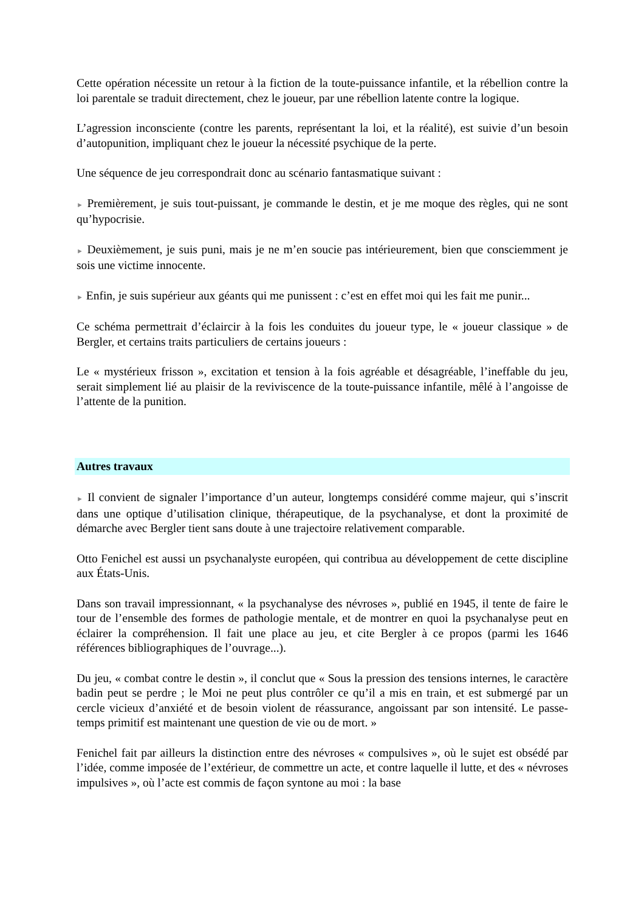Cette opération nécessite un retour à la fiction de la toute-puissance infantile, et la rébellion contre la loi parentale se traduit directement, chez le joueur, par une rébellion latente contre la logique.
L’agression inconsciente (contre les parents, représentant la loi, et la réalité), est suivie d’un besoin d’autopunition, impliquant chez le joueur la nécessité psychique de la perte.
Une séquence de jeu correspondrait donc au scénario fantasmatique suivant :
► Premièrement, je suis tout-puissant, je commande le destin, et je me moque des règles, qui ne sont qu’hypocrisie.
► Deuxièmement, je suis puni, mais je ne m’en soucie pas intérieurement, bien que consciemment je sois une victime innocente.
► Enfin, je suis supérieur aux géants qui me punissent : c’est en effet moi qui les fait me punir...
Ce schéma permettrait d’éclaircir à la fois les conduites du joueur type, le « joueur classique » de Bergler, et certains traits particuliers de certains joueurs :
Le « mystérieux frisson », excitation et tension à la fois agréable et désagréable, l’ineffable du jeu, serait simplement lié au plaisir de la reviviscence de la toute-puissance infantile, mêlé à l’angoisse de l’attente de la punition.
Autres travaux
► Il convient de signaler l’importance d’un auteur, longtemps considéré comme majeur, qui s’inscrit dans une optique d’utilisation clinique, thérapeutique, de la psychanalyse, et dont la proximité de démarche avec Bergler tient sans doute à une trajectoire relativement comparable.
Otto Fenichel est aussi un psychanalyste européen, qui contribua au développement de cette discipline aux États-Unis.
Dans son travail impressionnant, « la psychanalyse des névroses », publié en 1945, il tente de faire le tour de l’ensemble des formes de pathologie mentale, et de montrer en quoi la psychanalyse peut en éclairer la compréhension. Il fait une place au jeu, et cite Bergler à ce propos (parmi les 1646 références bibliographiques de l’ouvrage...).
Du jeu, « combat contre le destin », il conclut que « Sous la pression des tensions internes, le caractère badin peut se perdre ; le Moi ne peut plus contrôler ce qu’il a mis en train, et est submergé par un cercle vicieux d’anxiété et de besoin violent de réassurance, angoissant par son intensité. Le passe-temps primitif est maintenant une question de vie ou de mort. »
Fenichel fait par ailleurs la distinction entre des névroses « compulsives », où le sujet est obsédé par l’idée, comme imposée de l’extérieur, de commettre un acte, et contre laquelle il lutte, et des « névroses impulsives », où l’acte est commis de façon syntone au moi : la base